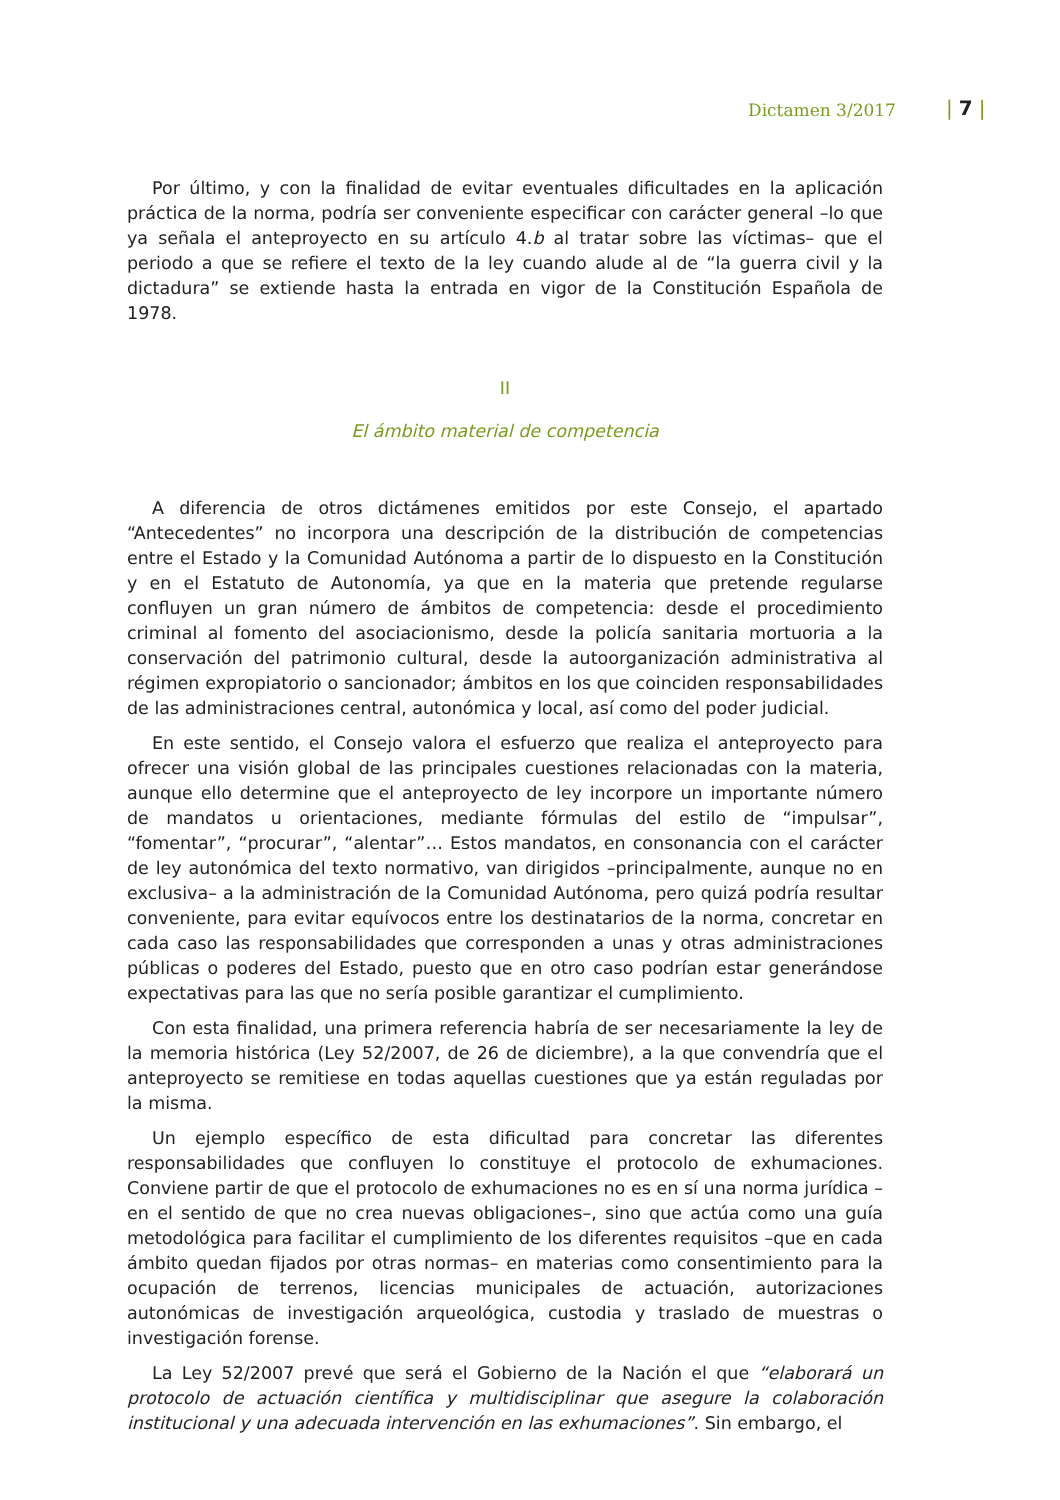Dictamen 3/2017 | 7 |
Por último, y con la finalidad de evitar eventuales dificultades en la aplicación práctica de la norma, podría ser conveniente especificar con carácter general –lo que ya señala el anteproyecto en su artículo 4.b al tratar sobre las víctimas– que el periodo a que se refiere el texto de la ley cuando alude al de “la guerra civil y la dictadura” se extiende hasta la entrada en vigor de la Constitución Española de 1978.
II
El ámbito material de competencia
A diferencia de otros dictámenes emitidos por este Consejo, el apartado “Antecedentes” no incorpora una descripción de la distribución de competencias entre el Estado y la Comunidad Autónoma a partir de lo dispuesto en la Constitución y en el Estatuto de Autonomía, ya que en la materia que pretende regularse confluyen un gran número de ámbitos de competencia: desde el procedimiento criminal al fomento del asociacionismo, desde la policía sanitaria mortuoria a la conservación del patrimonio cultural, desde la autoorganización administrativa al régimen expropiatorio o sancionador; ámbitos en los que coinciden responsabilidades de las administraciones central, autonómica y local, así como del poder judicial.
En este sentido, el Consejo valora el esfuerzo que realiza el anteproyecto para ofrecer una visión global de las principales cuestiones relacionadas con la materia, aunque ello determine que el anteproyecto de ley incorpore un importante número de mandatos u orientaciones, mediante fórmulas del estilo de “impulsar”, “fomentar”, “procurar”, “alentar”… Estos mandatos, en consonancia con el carácter de ley autonómica del texto normativo, van dirigidos –principalmente, aunque no en exclusiva– a la administración de la Comunidad Autónoma, pero quizá podría resultar conveniente, para evitar equívocos entre los destinatarios de la norma, concretar en cada caso las responsabilidades que corresponden a unas y otras administraciones públicas o poderes del Estado, puesto que en otro caso podrían estar generándose expectativas para las que no sería posible garantizar el cumplimiento.
Con esta finalidad, una primera referencia habría de ser necesariamente la ley de la memoria histórica (Ley 52/2007, de 26 de diciembre), a la que convendría que el anteproyecto se remitiese en todas aquellas cuestiones que ya están reguladas por la misma.
Un ejemplo específico de esta dificultad para concretar las diferentes responsabilidades que confluyen lo constituye el protocolo de exhumaciones. Conviene partir de que el protocolo de exhumaciones no es en sí una norma jurídica –en el sentido de que no crea nuevas obligaciones–, sino que actúa como una guía metodológica para facilitar el cumplimiento de los diferentes requisitos –que en cada ámbito quedan fijados por otras normas– en materias como consentimiento para la ocupación de terrenos, licencias municipales de actuación, autorizaciones autonómicas de investigación arqueológica, custodia y traslado de muestras o investigación forense.
La Ley 52/2007 prevé que será el Gobierno de la Nación el que “elaborará un protocolo de actuación científica y multidisciplinar que asegure la colaboración institucional y una adecuada intervención en las exhumaciones”. Sin embargo, el